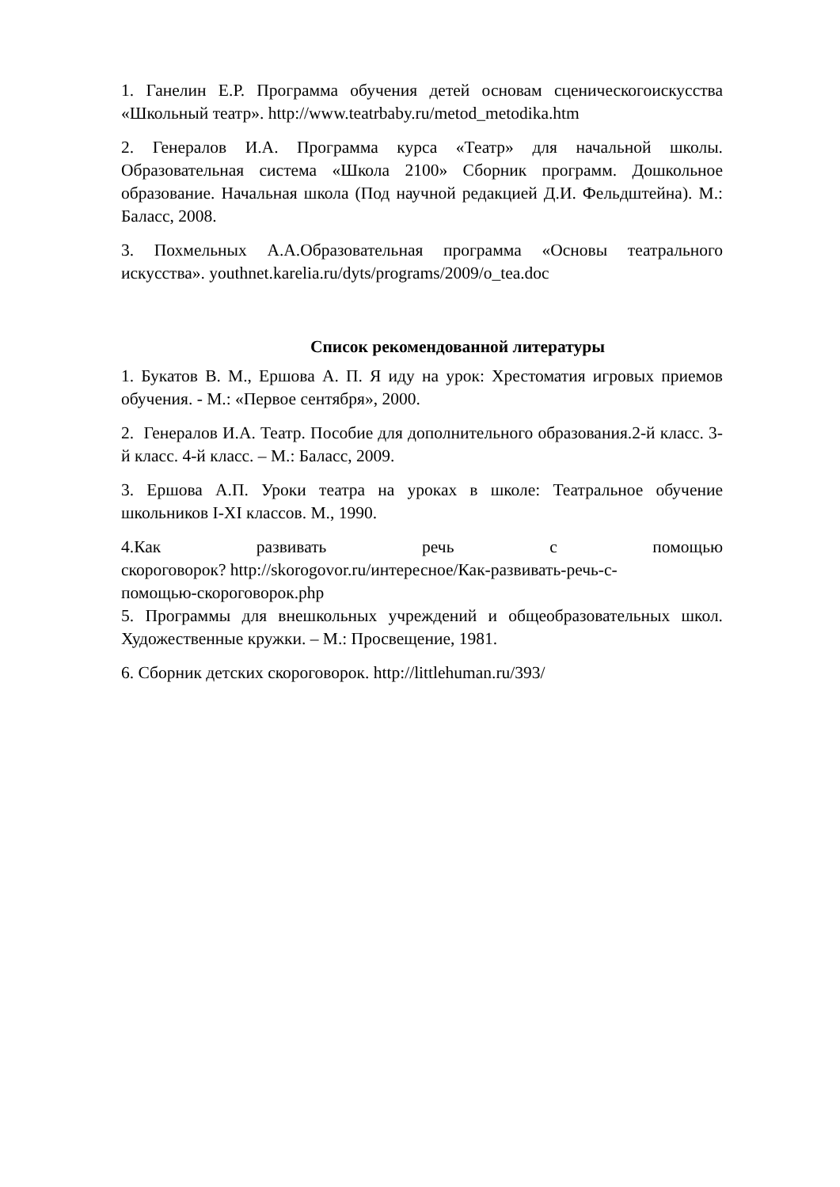1. Ганелин Е.Р. Программа обучения детей основам сценическогоискусства «Школьный театр». http://www.teatrbaby.ru/metod_metodika.htm
2. Генералов И.А. Программа курса «Театр» для начальной школы. Образовательная система «Школа 2100» Сборник программ. Дошкольное образование. Начальная школа (Под научной редакцией Д.И. Фельдштейна). М.: Баласс, 2008.
3. Похмельных А.А.Образовательная программа «Основы театрального искусства». youthnet.karelia.ru/dyts/programs/2009/o_tea.doc
Список рекомендованной литературы
1. Букатов В. М., Ершова А. П. Я иду на урок: Хрестоматия игровых приемов обучения. - М.: «Первое сентября», 2000.
2. Генералов И.А. Театр. Пособие для дополнительного образования.2-й класс. 3-й класс. 4-й класс. – М.: Баласс, 2009.
3. Ершова А.П. Уроки театра на уроках в школе: Театральное обучение школьников I-XI классов. М., 1990.
4.Как развивать речь с помощью
скороговорок? http://skorogovor.ru/интересное/Как-развивать-речь-с-
помощью-скороговорок.php
5. Программы для внешкольных учреждений и общеобразовательных школ. Художественные кружки. – М.: Просвещение, 1981.
6. Сборник детских скороговорок. http://littlehuman.ru/393/